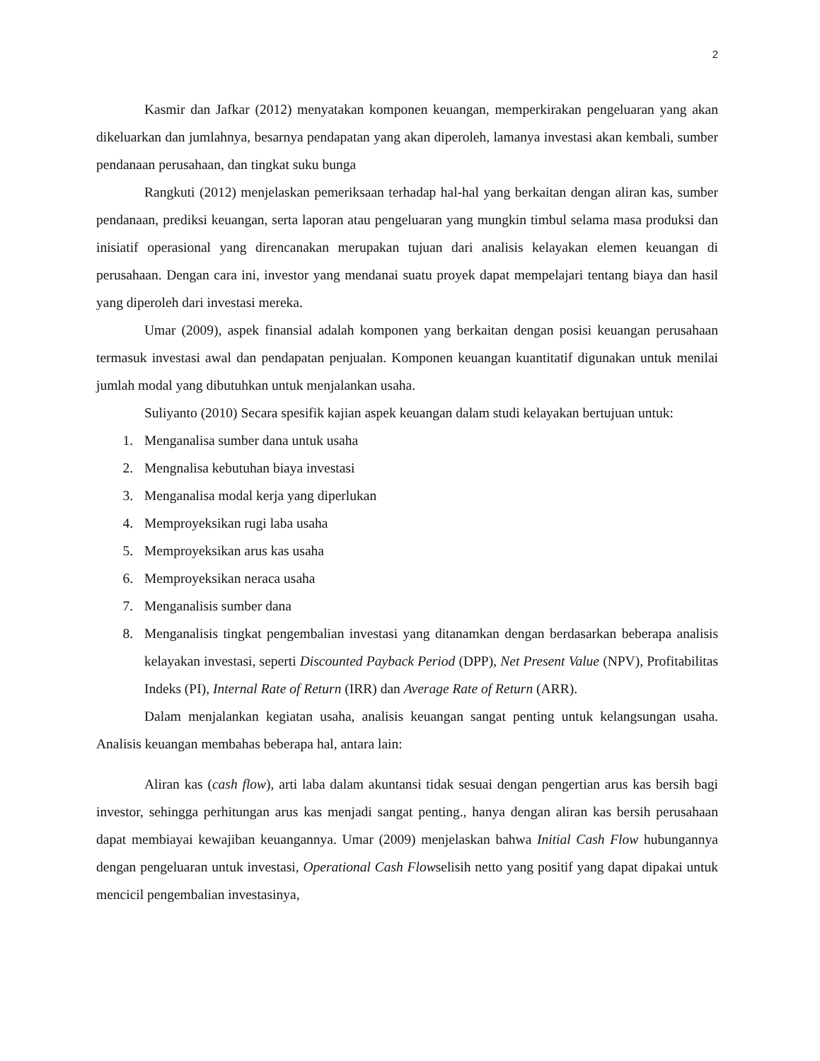2
Kasmir dan Jafkar (2012) menyatakan komponen keuangan, memperkirakan pengeluaran yang akan dikeluarkan dan jumlahnya, besarnya pendapatan yang akan diperoleh, lamanya investasi akan kembali, sumber pendanaan perusahaan, dan tingkat suku bunga
Rangkuti (2012) menjelaskan pemeriksaan terhadap hal-hal yang berkaitan dengan aliran kas, sumber pendanaan, prediksi keuangan, serta laporan atau pengeluaran yang mungkin timbul selama masa produksi dan inisiatif operasional yang direncanakan merupakan tujuan dari analisis kelayakan elemen keuangan di perusahaan. Dengan cara ini, investor yang mendanai suatu proyek dapat mempelajari tentang biaya dan hasil yang diperoleh dari investasi mereka.
Umar (2009), aspek finansial adalah komponen yang berkaitan dengan posisi keuangan perusahaan termasuk investasi awal dan pendapatan penjualan. Komponen keuangan kuantitatif digunakan untuk menilai jumlah modal yang dibutuhkan untuk menjalankan usaha.
Suliyanto (2010) Secara spesifik kajian aspek keuangan dalam studi kelayakan bertujuan untuk:
1. Menganalisa sumber dana untuk usaha
2. Mengnalisa kebutuhan biaya investasi
3. Menganalisa modal kerja yang diperlukan
4. Memproyeksikan rugi laba usaha
5. Memproyeksikan arus kas usaha
6. Memproyeksikan neraca usaha
7. Menganalisis sumber dana
8. Menganalisis tingkat pengembalian investasi yang ditanamkan dengan berdasarkan beberapa analisis kelayakan investasi, seperti Discounted Payback Period (DPP), Net Present Value (NPV), Profitabilitas Indeks (PI), Internal Rate of Return (IRR) dan Average Rate of Return (ARR).
Dalam menjalankan kegiatan usaha, analisis keuangan sangat penting untuk kelangsungan usaha. Analisis keuangan membahas beberapa hal, antara lain:
Aliran kas (cash flow), arti laba dalam akuntansi tidak sesuai dengan pengertian arus kas bersih bagi investor, sehingga perhitungan arus kas menjadi sangat penting., hanya dengan aliran kas bersih perusahaan dapat membiayai kewajiban keuangannya. Umar (2009) menjelaskan bahwa Initial Cash Flow hubungannya dengan pengeluaran untuk investasi, Operational Cash Flowselisih netto yang positif yang dapat dipakai untuk mencicil pengembalian investasinya,